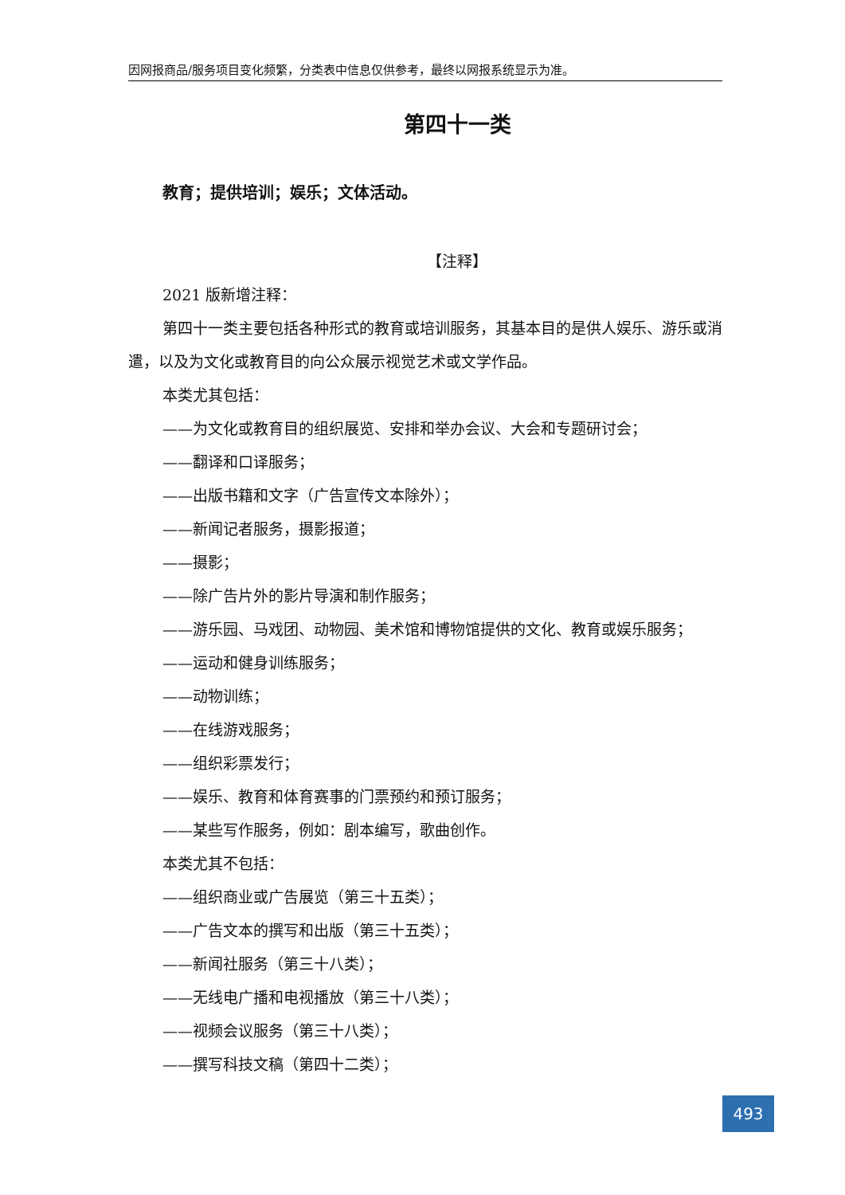因网报商品/服务项目变化频繁，分类表中信息仅供参考，最终以网报系统显示为准。
第四十一类
教育；提供培训；娱乐；文体活动。
【注释】
2021 版新增注释：
第四十一类主要包括各种形式的教育或培训服务，其基本目的是供人娱乐、游乐或消遣，以及为文化或教育目的向公众展示视觉艺术或文学作品。
本类尤其包括：
——为文化或教育目的组织展览、安排和举办会议、大会和专题研讨会；
——翻译和口译服务；
——出版书籍和文字（广告宣传文本除外）；
——新闻记者服务，摄影报道；
——摄影；
——除广告片外的影片导演和制作服务；
——游乐园、马戏团、动物园、美术馆和博物馆提供的文化、教育或娱乐服务；
——运动和健身训练服务；
——动物训练；
——在线游戏服务；
——组织彩票发行；
——娱乐、教育和体育赛事的门票预约和预订服务；
——某些写作服务，例如：剧本编写，歌曲创作。
本类尤其不包括：
——组织商业或广告展览（第三十五类）；
——广告文本的撰写和出版（第三十五类）；
——新闻社服务（第三十八类）；
——无线电广播和电视播放（第三十八类）；
——视频会议服务（第三十八类）；
——撰写科技文稿（第四十二类）；
493